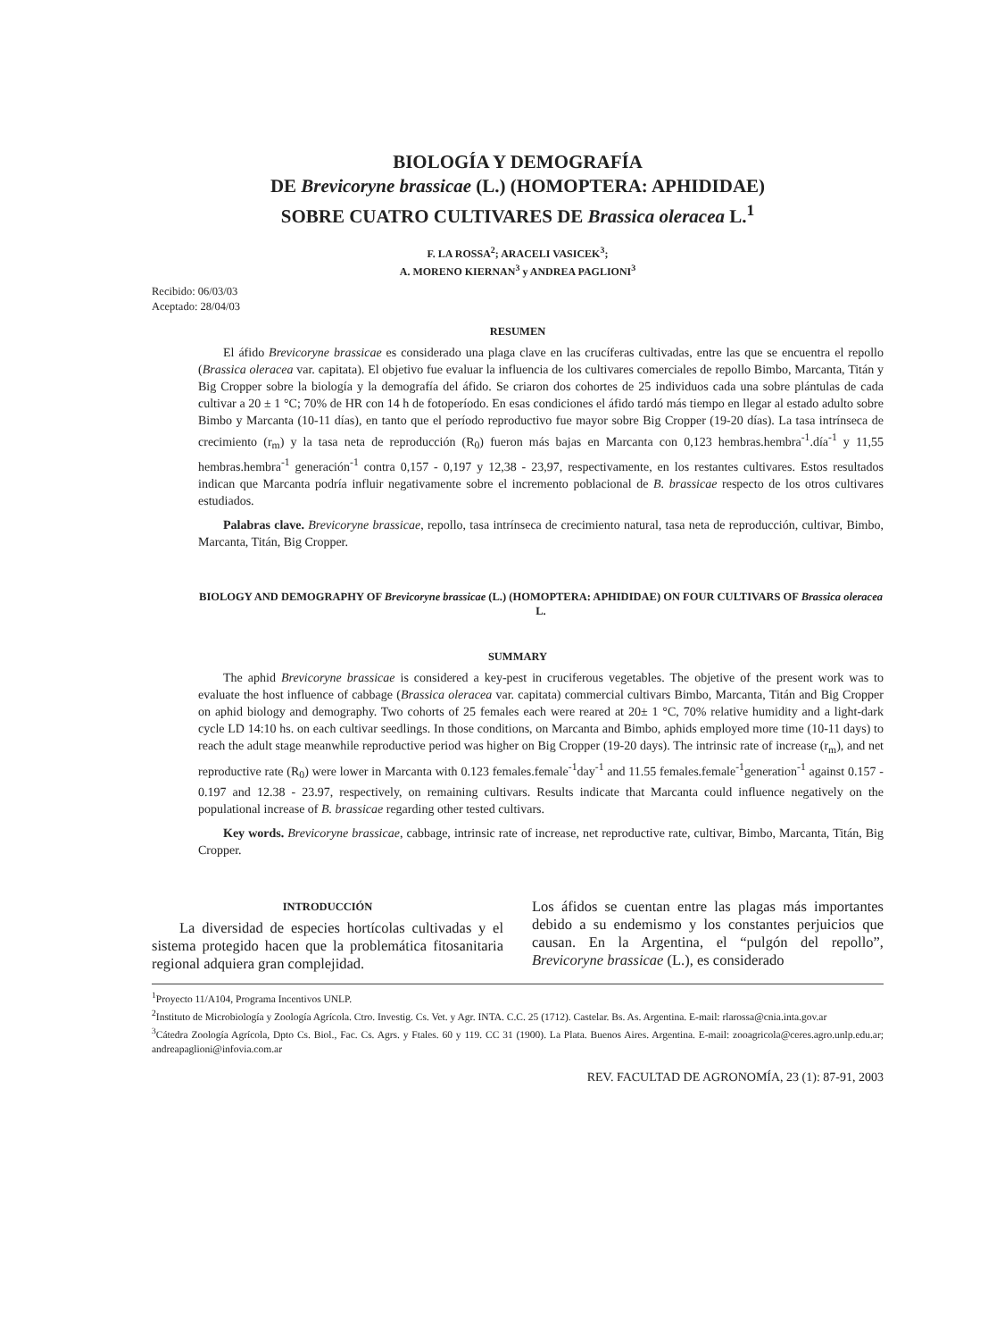BIOLOGÍA Y DEMOGRAFÍA
DE Brevicoryne brassicae (L.) (HOMOPTERA: APHIDIDAE)
SOBRE CUATRO CULTIVARES DE Brassica oleracea L.<sup>1</sup>
F. LA ROSSA<sup>2</sup>; ARACELI VASICEK<sup>3</sup>;
A. MORENO KIERNAN<sup>3</sup> y ANDREA PAGLIONI<sup>3</sup>
Recibido: 06/03/03
Aceptado: 28/04/03
RESUMEN
El áfido Brevicoryne brassicae es considerado una plaga clave en las crucíferas cultivadas, entre las que se encuentra el repollo (Brassica oleracea var. capitata). El objetivo fue evaluar la influencia de los cultivares comerciales de repollo Bimbo, Marcanta, Titán y Big Cropper sobre la biología y la demografía del áfido. Se criaron dos cohortes de 25 individuos cada una sobre plántulas de cada cultivar a 20 ± 1 °C; 70% de HR con 14 h de fotoperíodo. En esas condiciones el áfido tardó más tiempo en llegar al estado adulto sobre Bimbo y Marcanta (10-11 días), en tanto que el período reproductivo fue mayor sobre Big Cropper (19-20 días). La tasa intrínseca de crecimiento (r<sub>m</sub>) y la tasa neta de reproducción (R<sub>0</sub>) fueron más bajas en Marcanta con 0,123 hembras.hembra<sup>-1</sup>.día<sup>-1</sup> y 11,55 hembras.hembra<sup>-1</sup> generación<sup>-1</sup> contra 0,157 - 0,197 y 12,38 - 23,97, respectivamente, en los restantes cultivares. Estos resultados indican que Marcanta podría influir negativamente sobre el incremento poblacional de B. brassicae respecto de los otros cultivares estudiados.
Palabras clave. Brevicoryne brassicae, repollo, tasa intrínseca de crecimiento natural, tasa neta de reproducción, cultivar, Bimbo, Marcanta, Titán, Big Cropper.
BIOLOGY AND DEMOGRAPHY OF Brevicoryne brassicae (L.) (HOMOPTERA: APHIDIDAE) ON FOUR CULTIVARS OF Brassica oleracea L.
SUMMARY
The aphid Brevicoryne brassicae is considered a key-pest in cruciferous vegetables. The objetive of the present work was to evaluate the host influence of cabbage (Brassica oleracea var. capitata) commercial cultivars Bimbo, Marcanta, Titán and Big Cropper on aphid biology and demography. Two cohorts of 25 females each were reared at 20± 1 °C, 70% relative humidity and a light-dark cycle LD 14:10 hs. on each cultivar seedlings. In those conditions, on Marcanta and Bimbo, aphids employed more time (10-11 days) to reach the adult stage meanwhile reproductive period was higher on Big Cropper (19-20 days). The intrinsic rate of increase (r<sub>m</sub>), and net reproductive rate (R<sub>0</sub>) were lower in Marcanta with 0.123 females.female<sup>-1</sup>day<sup>-1</sup> and 11.55 females.female<sup>-1</sup>generation<sup>-1</sup> against 0.157 - 0.197 and 12.38 - 23.97, respectively, on remaining cultivars. Results indicate that Marcanta could influence negatively on the populational increase of B. brassicae regarding other tested cultivars.
Key words. Brevicoryne brassicae, cabbage, intrinsic rate of increase, net reproductive rate, cultivar, Bimbo, Marcanta, Titán, Big Cropper.
INTRODUCCIÓN
La diversidad de especies hortícolas cultivadas y el sistema protegido hacen que la problemática fitosanitaria regional adquiera gran complejidad.
Los áfidos se cuentan entre las plagas más importantes debido a su endemismo y los constantes perjuicios que causan. En la Argentina, el “pulgón del repollo”, Brevicoryne brassicae (L.), es considerado
<sup>1</sup> Proyecto 11/A104, Programa Incentivos UNLP.
<sup>2</sup> Instituto de Microbiología y Zoología Agrícola. Ctro. Investig. Cs. Vet. y Agr. INTA. C.C. 25 (1712). Castelar. Bs. As. Argentina. E-mail: rlarossa@cnia.inta.gov.ar
<sup>3</sup> Cátedra Zoología Agrícola, Dpto Cs. Biol., Fac. Cs. Agrs. y Ftales. 60 y 119. CC 31 (1900). La Plata. Buenos Aires. Argentina. E-mail: zooagricola@ceres.agro.unlp.edu.ar; andreapaglioni@infovia.com.ar
REV. FACULTAD DE AGRONOMÍA, 23 (1): 87-91, 2003